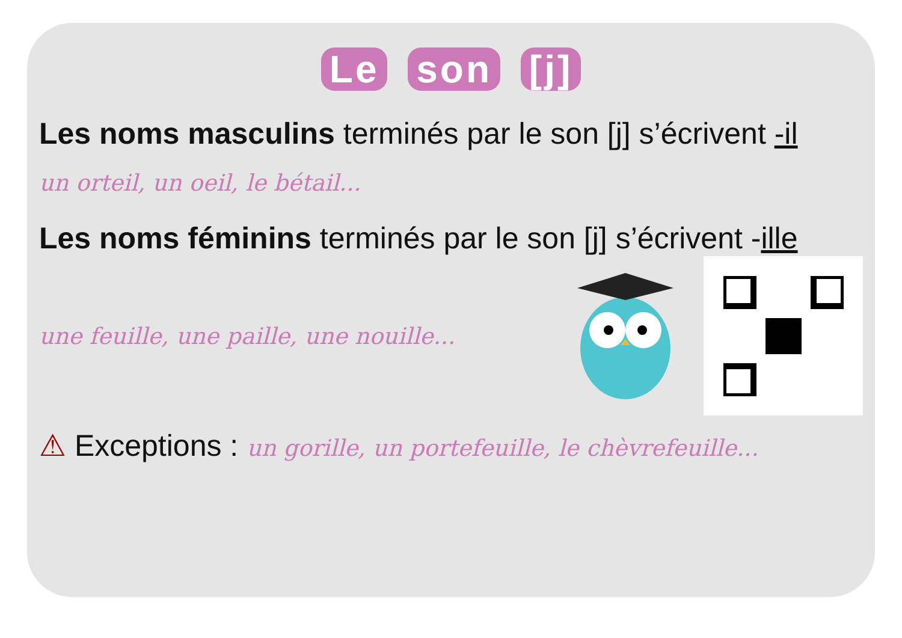Le son [j]
Les noms masculins terminés par le son [j] s’écrivent -il
un orteil, un oeil, le bétail...
Les noms féminins terminés par le son [j] s’écrivent -ille
une feuille, une paille, une nouille...
⚠ Exceptions : un gorille, un portefeuille, le chèvrefeuille...